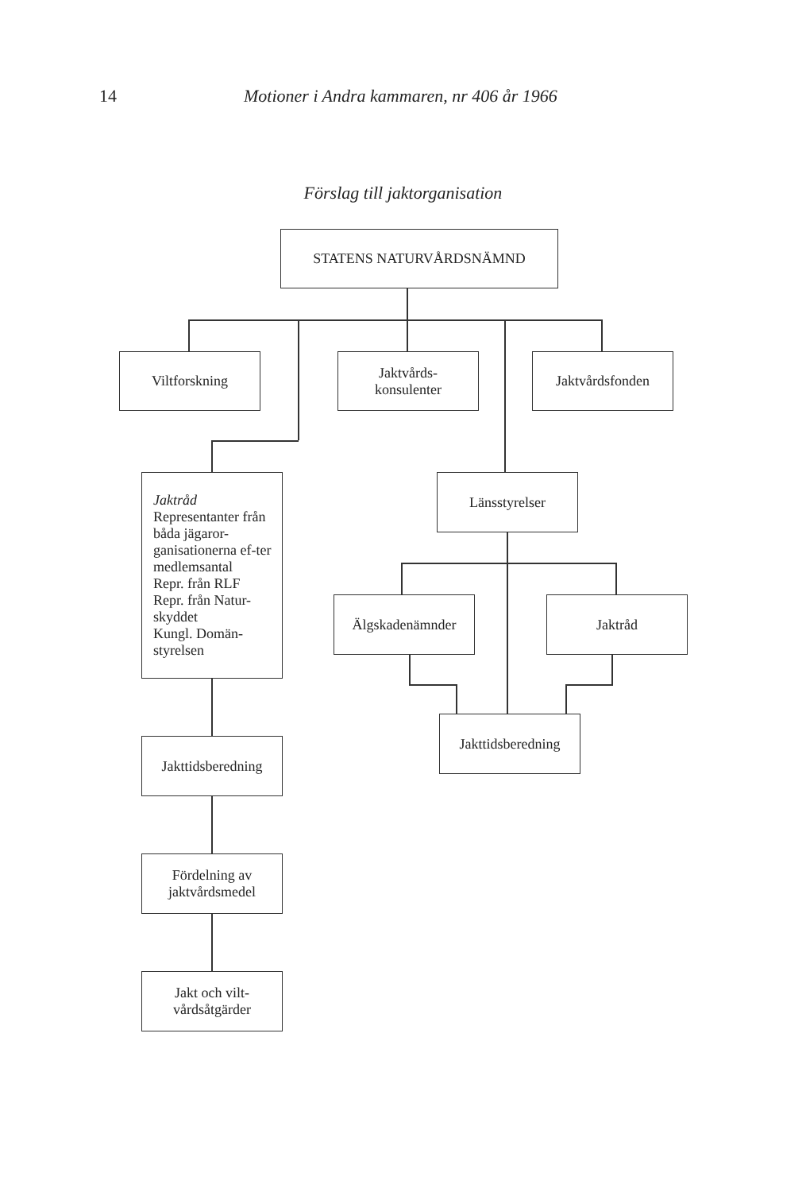14 Motioner i Andra kammaren, nr 406 år 1966
Förslag till jaktorganisation
STATENS NATURVÅRDSNÄMND
Viltforskning
Jaktvårds-
konsulenter
Jaktvårdsfonden
Jaktråd
Representanter från båda jägaror-ganisationerna ef-ter medlemsantal
Repr. från RLF
Repr. från Natur-skyddet
Kungl. Domän-styrelsen
Jakttidsberedning
Fördelning av
jaktvårdsmedel
Jakt och vilt-
vårdsåtgärder
Länsstyrelser
Älgskadenämnder Jaktråd
Jakttidsberedning